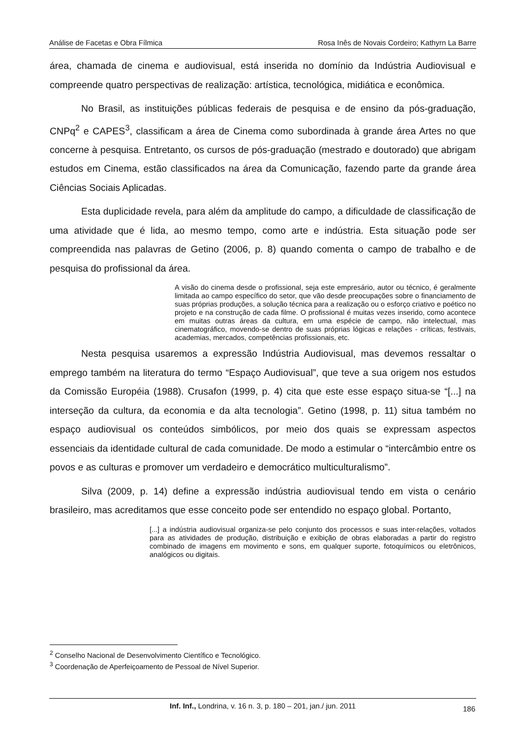Análise de Facetas e Obra Fílmica Rosa Inês de Novais Cordeiro; Kathyrn La Barre
área, chamada de cinema e audiovisual, está inserida no domínio da Indústria Audiovisual e compreende quatro perspectivas de realização: artística, tecnológica, midiática e econômica.
No Brasil, as instituições públicas federais de pesquisa e de ensino da pós-graduação, CNPq<sup>2</sup> e CAPES<sup>3</sup>, classificam a área de Cinema como subordinada à grande área Artes no que concerne à pesquisa. Entretanto, os cursos de pós-graduação (mestrado e doutorado) que abrigam estudos em Cinema, estão classificados na área da Comunicação, fazendo parte da grande área Ciências Sociais Aplicadas.
Esta duplicidade revela, para além da amplitude do campo, a dificuldade de classificação de uma atividade que é lida, ao mesmo tempo, como arte e indústria. Esta situação pode ser compreendida nas palavras de Getino (2006, p. 8) quando comenta o campo de trabalho e de pesquisa do profissional da área.
A visão do cinema desde o profissional, seja este empresário, autor ou técnico, é geralmente limitada ao campo específico do setor, que vão desde preocupações sobre o financiamento de suas próprias produções, a solução técnica para a realização ou o esforço criativo e poético no projeto e na construção de cada filme. O profissional é muitas vezes inserido, como acontece em muitas outras áreas da cultura, em uma espécie de campo, não intelectual, mas cinematográfico, movendo-se dentro de suas próprias lógicas e relações - críticas, festivais, academias, mercados, competências profissionais, etc.
Nesta pesquisa usaremos a expressão Indústria Audiovisual, mas devemos ressaltar o emprego também na literatura do termo “Espaço Audiovisual”, que teve a sua origem nos estudos da Comissão Européia (1988). Crusafon (1999, p. 4) cita que este esse espaço situa-se “[...] na interseção da cultura, da economia e da alta tecnologia”. Getino (1998, p. 11) situa também no espaço audiovisual os conteúdos simbólicos, por meio dos quais se expressam aspectos essenciais da identidade cultural de cada comunidade. De modo a estimular o “intercâmbio entre os povos e as culturas e promover um verdadeiro e democrático multiculturalismo”.
Silva (2009, p. 14) define a expressão indústria audiovisual tendo em vista o cenário brasileiro, mas acreditamos que esse conceito pode ser entendido no espaço global. Portanto,
[...] a indústria audiovisual organiza-se pelo conjunto dos processos e suas inter-relações, voltados para as atividades de produção, distribuição e exibição de obras elaboradas a partir do registro combinado de imagens em movimento e sons, em qualquer suporte, fotoquímicos ou eletrônicos, analógicos ou digitais.
<sup>2</sup> Conselho Nacional de Desenvolvimento Científico e Tecnológico.
<sup>3</sup> Coordenação de Aperfeiçoamento de Pessoal de Nível Superior.
Inf. Inf., Londrina, v. 16 n. 3, p. 180 – 201, jan./ jun. 2011
186